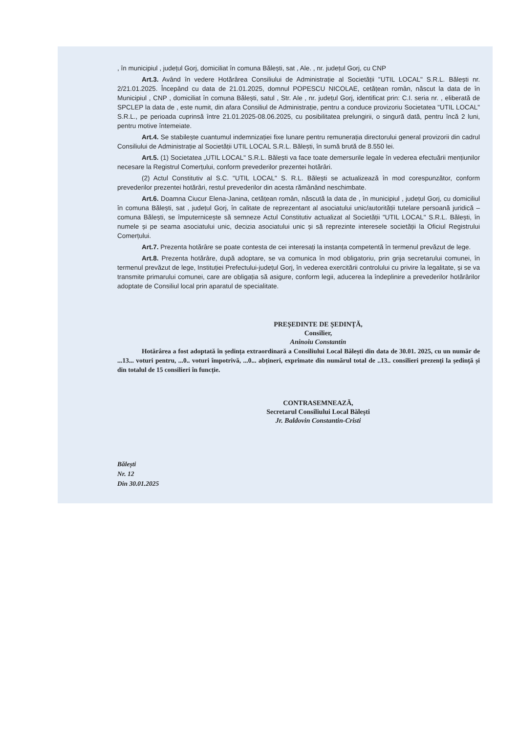, în municipiul , județul Gorj, domiciliat în comuna Bălești, sat , Ale. , nr. județul Gorj, cu CNP
Art.3. Având în vedere Hotărârea Consiliului de Administrație al Societății "UTIL LOCAL" S.R.L. Bălești nr. 2/21.01.2025. Începând cu data de 21.01.2025, domnul POPESCU NICOLAE, cetățean român, născut la data de în Municipiul , CNP , domiciliat în comuna Bălești, satul , Str. Ale , nr. județul Gorj, identificat prin: C.I. seria nr. , eliberată de SPCLEP la data de , este numit, din afara Consiliul de Administrație, pentru a conduce provizoriu Societatea "UTIL LOCAL" S.R.L., pe perioada cuprinsă între 21.01.2025-08.06.2025, cu posibilitatea prelungirii, o singură dată, pentru încă 2 luni, pentru motive întemeiate.
Art.4. Se stabilește cuantumul indemnizației fixe lunare pentru remunerația directorului general provizorii din cadrul Consiliului de Administrație al Societății UTIL LOCAL S.R.L. Bălești, în sumă brută de 8.550 lei.
Art.5. (1) Societatea „UTIL LOCAL" S.R.L. Bălești va face toate demersurile legale în vederea efectuării mențiunilor necesare la Registrul Comerțului, conform prevederilor prezentei hotărâri.
(2) Actul Constitutiv al S.C. "UTIL LOCAL" S. R.L. Bălești se actualizează în mod corespunzător, conform prevederilor prezentei hotărâri, restul prevederilor din acesta rămânând neschimbate.
Art.6. Doamna Ciucur Elena-Janina, cetățean român, născută la data de , în municipiul , județul Gorj, cu domiciliul în comuna Bălești, sat , județul Gorj, în calitate de reprezentant al asociatului unic/autorității tutelare persoană juridică – comuna Bălești, se împuternicește să semneze Actul Constitutiv actualizat al Societății "UTIL LOCAL" S.R.L. Bălești, în numele și pe seama asociatului unic, decizia asociatului unic și să reprezinte interesele societății la Oficiul Registrului Comerțului.
Art.7. Prezenta hotărâre se poate contesta de cei interesați la instanța competentă în termenul prevăzut de lege.
Art.8. Prezenta hotărâre, după adoptare, se va comunica în mod obligatoriu, prin grija secretarului comunei, în termenul prevăzut de lege, Instituției Prefectului-județul Gorj, în vederea exercitării controlului cu privire la legalitate, și se va transmite primarului comunei, care are obligația să asigure, conform legii, aducerea la îndeplinire a prevederilor hotărârilor adoptate de Consiliul local prin aparatul de specialitate.
PREȘEDINTE DE ȘEDINȚĂ,
Consilier,
Aninoiu Constantin
Hotărârea a fost adoptată în ședința extraordinară a Consiliului Local Bălești din data de 30.01. 2025, cu un număr de ...13... voturi pentru, ...0.. voturi împotrivă, ...0... abțineri, exprimate din numărul total de ..13.. consilieri prezenți la ședință și din totalul de 15 consilieri în funcție.
CONTRASEMNEAZĂ,
Secretarul Consiliului Local Bălești
Jr. Baldovin Constantin-Cristi
Bălești
Nr. 12
Din 30.01.2025